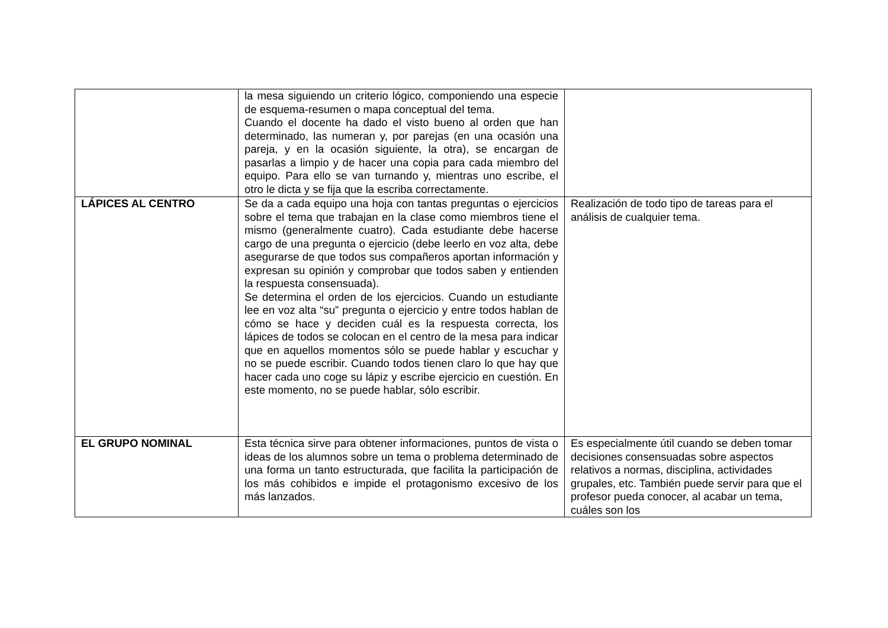| | la mesa siguiendo un criterio lógico, componiendo una especie de esquema-resumen o mapa conceptual del tema. Cuando el docente ha dado el visto bueno al orden que han determinado, las numeran y, por parejas (en una ocasión una pareja, y en la ocasión siguiente, la otra), se encargan de pasarlas a limpio y de hacer una copia para cada miembro del equipo. Para ello se van turnando y, mientras uno escribe, el otro le dicta y se fija que la escriba correctamente. | |
| LÁPICES AL CENTRO | Se da a cada equipo una hoja con tantas preguntas o ejercicios sobre el tema que trabajan en la clase como miembros tiene el mismo (generalmente cuatro). Cada estudiante debe hacerse cargo de una pregunta o ejercicio (debe leerlo en voz alta, debe asegurarse de que todos sus compañeros aportan información y expresan su opinión y comprobar que todos saben y entienden la respuesta consensuada). Se determina el orden de los ejercicios. Cuando un estudiante lee en voz alta “su” pregunta o ejercicio y entre todos hablan de cómo se hace y deciden cuál es la respuesta correcta, los lápices de todos se colocan en el centro de la mesa para indicar que en aquellos momentos sólo se puede hablar y escuchar y no se puede escribir. Cuando todos tienen claro lo que hay que hacer cada uno coge su lápiz y escribe ejercicio en cuestión. En este momento, no se puede hablar, sólo escribir. | Realización de todo tipo de tareas para el análisis de cualquier tema. |
| EL GRUPO NOMINAL | Esta técnica sirve para obtener informaciones, puntos de vista o ideas de los alumnos sobre un tema o problema determinado de una forma un tanto estructurada, que facilita la participación de los más cohibidos e impide el protagonismo excesivo de los más lanzados. | Es especialmente útil cuando se deben tomar decisiones consensuadas sobre aspectos relativos a normas, disciplina, actividades grupales, etc. También puede servir para que el profesor pueda conocer, al acabar un tema, cuáles son los |